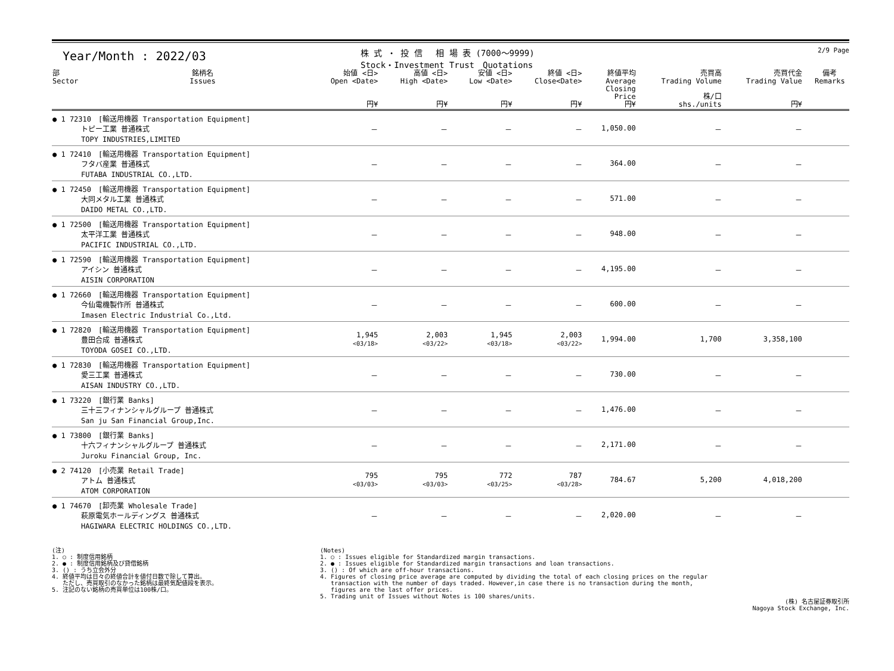Year/Month : 2022/03
株 式 ・ 投 信　 相 場 表 (7000～9999)
Stock・Investment Trust　Quotations
2/9 Page
| 部 Sector | 銘柄名 Issues | 始値 <日> Open <Date> 円¥ | 高値 <日> High <Date> 円¥ | 安値 <日> Low <Date> 円¥ | 終値 <日> Close<Date> 円¥ | 終値平均 Average Closing Price 円¥ | 売買高 Trading Volume 株/口 shs./units | 売買代金 Trading Value 円¥ | 備考 Remarks |
| --- | --- | --- | --- | --- | --- | --- | --- | --- | --- |
| ● 1 72310 [輸送用機器 Transportation Equipment] トピー工業 普通株式 TOPY INDUSTRIES,LIMITED | | － | － | － | － | 1,050.00 | － | － | |
| ● 1 72410 [輸送用機器 Transportation Equipment] フタバ産業 普通株式 FUTABA INDUSTRIAL CO.,LTD. | | － | － | － | － | 364.00 | － | － | |
| ● 1 72450 [輸送用機器 Transportation Equipment] 大同メタル工業 普通株式 DAIDO METAL CO.,LTD. | | － | － | － | － | 571.00 | － | － | |
| ● 1 72500 [輸送用機器 Transportation Equipment] 太平洋工業 普通株式 PACIFIC INDUSTRIAL CO.,LTD. | | － | － | － | － | 948.00 | － | － | |
| ● 1 72590 [輸送用機器 Transportation Equipment] アイシン 普通株式 AISIN CORPORATION | | － | － | － | － | 4,195.00 | － | － | |
| ● 1 72660 [輸送用機器 Transportation Equipment] 今仙電機製作所 普通株式 Imasen Electric Industrial Co.,Ltd. | | － | － | － | － | 600.00 | － | － | |
| ● 1 72820 [輸送用機器 Transportation Equipment] 豊田合成 普通株式 TOYODA GOSEI CO.,LTD. | | 1,945 <03/18> | 2,003 <03/22> | 1,945 <03/18> | 2,003 <03/22> | 1,994.00 | 1,700 | 3,358,100 | |
| ● 1 72830 [輸送用機器 Transportation Equipment] 愛三工業 普通株式 AISAN INDUSTRY CO.,LTD. | | － | － | － | － | 730.00 | － | － | |
| ● 1 73220 [銀行業 Banks] 三十三フィナンシャルグループ 普通株式 San ju San Financial Group,Inc. | | － | － | － | － | 1,476.00 | － | － | |
| ● 1 73800 [銀行業 Banks] 十六フィナンシャルグループ 普通株式 Juroku Financial Group, Inc. | | － | － | － | － | 2,171.00 | － | － | |
| ● 2 74120 [小売業 Retail Trade] アトム 普通株式 ATOM CORPORATION | | 795 <03/03> | 795 <03/03> | 772 <03/25> | 787 <03/28> | 784.67 | 5,200 | 4,018,200 | |
| ● 1 74670 [卸売業 Wholesale Trade] 萩原電気ホールディングス 普通株式 HAGIWARA ELECTRIC HOLDINGS CO.,LTD. | | － | － | － | － | 2,020.00 | － | － | |
(注) 1. ○ : 制度信用銘柄 2. ● : 制度信用銘柄及び貸借銘柄 3. () : うち立会外分 4. 終値平均は日々の終値合計を値付日数で除して算出。 ただし、売買取引のなかった銘柄は最終気配値段を表示。 5. 注記のない銘柄の売買単位は100株/口。
(Notes) 1. ○ : Issues eligible for Standardized margin transactions. 2. ● : Issues eligible for Standardized margin transactions and loan transactions. 3. () : Of which are off-hour transactions. 4. Figures of closing price average are computed by dividing the total of each closing prices on the regular transaction with the number of days traded. However,in case there is no transaction during the month, figures are the last offer prices. 5. Trading unit of Issues without Notes is 100 shares/units.
(株) 名古屋証券取引所 Nagoya Stock Exchange, Inc.